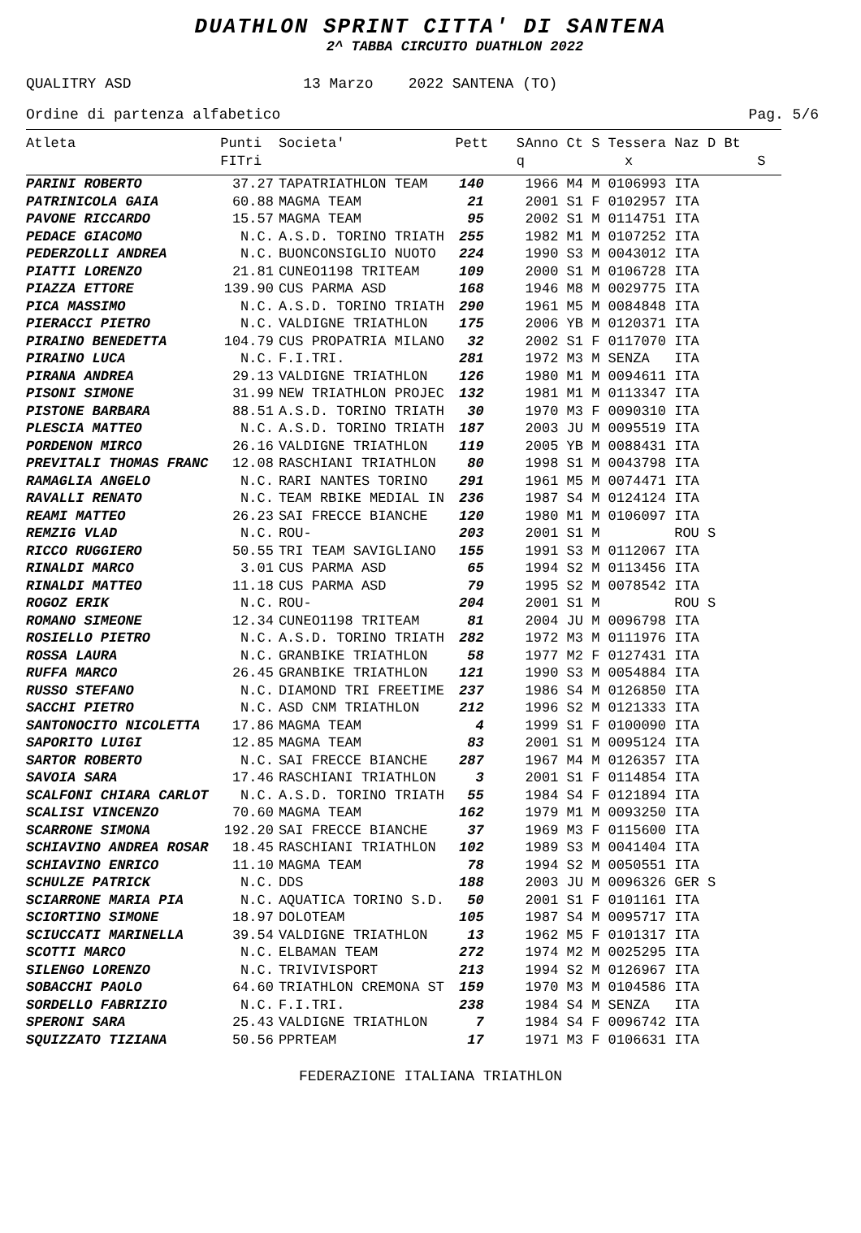DUATHLON SPRINT CITTA' DI SANTENA
2^ TABBA CIRCUITO DUATHLON 2022
QUALITRY ASD 13 Marzo 2022 SANTENA (TO)
Ordine di partenza alfabetico Pag. 5/6
| Atleta | Punti FITri | Societa' | Pett | S q | Anno Ct S Tessera Naz D Bt x S |
| --- | --- | --- | --- | --- | --- |
| PARINI ROBERTO | 37.27 | TAPATRIATHLON TEAM | 140 | | 1966 M4 M 0106993 ITA |
| PATRINICOLA GAIA | 60.88 | MAGMA TEAM | 21 | | 2001 S1 F 0102957 ITA |
| PAVONE RICCARDO | 15.57 | MAGMA TEAM | 95 | | 2002 S1 M 0114751 ITA |
| PEDACE GIACOMO | N.C. | A.S.D. TORINO TRIATH | 255 | | 1982 M1 M 0107252 ITA |
| PEDERZOLLI ANDREA | N.C. | BUONCONSIGLIO NUOTO | 224 | | 1990 S3 M 0043012 ITA |
| PIATTI LORENZO | 21.81 | CUNEO1198 TRITEAM | 109 | | 2000 S1 M 0106728 ITA |
| PIAZZA ETTORE | 139.90 | CUS PARMA ASD | 168 | | 1946 M8 M 0029775 ITA |
| PICA MASSIMO | N.C. | A.S.D. TORINO TRIATH | 290 | | 1961 M5 M 0084848 ITA |
| PIERACCI PIETRO | N.C. | VALDIGNE TRIATHLON | 175 | | 2006 YB M 0120371 ITA |
| PIRAINO BENEDETTA | 104.79 | CUS PROPATRIA MILANO | 32 | | 2002 S1 F 0117070 ITA |
| PIRAINO LUCA | N.C. | F.I.TRI. | 281 | | 1972 M3 M SENZA ITA |
| PIRANA ANDREA | 29.13 | VALDIGNE TRIATHLON | 126 | | 1980 M1 M 0094611 ITA |
| PISONI SIMONE | 31.99 | NEW TRIATHLON PROJEC | 132 | | 1981 M1 M 0113347 ITA |
| PISTONE BARBARA | 88.51 | A.S.D. TORINO TRIATH | 30 | | 1970 M3 F 0090310 ITA |
| PLESCIA MATTEO | N.C. | A.S.D. TORINO TRIATH | 187 | | 2003 JU M 0095519 ITA |
| PORDENON MIRCO | 26.16 | VALDIGNE TRIATHLON | 119 | | 2005 YB M 0088431 ITA |
| PREVITALI THOMAS FRANC | 12.08 | RASCHIANI TRIATHLON | 80 | | 1998 S1 M 0043798 ITA |
| RAMAGLIA ANGELO | N.C. | RARI NANTES TORINO | 291 | | 1961 M5 M 0074471 ITA |
| RAVALLI RENATO | N.C. | TEAM RBIKE MEDIAL IN | 236 | | 1987 S4 M 0124124 ITA |
| REAMI MATTEO | 26.23 | SAI FRECCE BIANCHE | 120 | | 1980 M1 M 0106097 ITA |
| REMZIG VLAD | N.C. | ROU- | 203 | | 2001 S1 M ROU S |
| RICCO RUGGIERO | 50.55 | TRI TEAM SAVIGLIANO | 155 | | 1991 S3 M 0112067 ITA |
| RINALDI MARCO | 3.01 | CUS PARMA ASD | 65 | | 1994 S2 M 0113456 ITA |
| RINALDI MATTEO | 11.18 | CUS PARMA ASD | 79 | | 1995 S2 M 0078542 ITA |
| ROGOZ ERIK | N.C. | ROU- | 204 | | 2001 S1 M ROU S |
| ROMANO SIMEONE | 12.34 | CUNEO1198 TRITEAM | 81 | | 2004 JU M 0096798 ITA |
| ROSIELLO PIETRO | N.C. | A.S.D. TORINO TRIATH | 282 | | 1972 M3 M 0111976 ITA |
| ROSSA LAURA | N.C. | GRANBIKE TRIATHLON | 58 | | 1977 M2 F 0127431 ITA |
| RUFFA MARCO | 26.45 | GRANBIKE TRIATHLON | 121 | | 1990 S3 M 0054884 ITA |
| RUSSO STEFANO | N.C. | DIAMOND TRI FREETIME | 237 | | 1986 S4 M 0126850 ITA |
| SACCHI PIETRO | N.C. | ASD CNM TRIATHLON | 212 | | 1996 S2 M 0121333 ITA |
| SANTONOCITO NICOLETTA | 17.86 | MAGMA TEAM | 4 | | 1999 S1 F 0100090 ITA |
| SAPORITO LUIGI | 12.85 | MAGMA TEAM | 83 | | 2001 S1 M 0095124 ITA |
| SARTOR ROBERTO | N.C. | SAI FRECCE BIANCHE | 287 | | 1967 M4 M 0126357 ITA |
| SAVOIA SARA | 17.46 | RASCHIANI TRIATHLON | 3 | | 2001 S1 F 0114854 ITA |
| SCALFONI CHIARA CARLOT | N.C. | A.S.D. TORINO TRIATH | 55 | | 1984 S4 F 0121894 ITA |
| SCALISI VINCENZO | 70.60 | MAGMA TEAM | 162 | | 1979 M1 M 0093250 ITA |
| SCARRONE SIMONA | 192.20 | SAI FRECCE BIANCHE | 37 | | 1969 M3 F 0115600 ITA |
| SCHIAVINO ANDREA ROSAR | 18.45 | RASCHIANI TRIATHLON | 102 | | 1989 S3 M 0041404 ITA |
| SCHIAVINO ENRICO | 11.10 | MAGMA TEAM | 78 | | 1994 S2 M 0050551 ITA |
| SCHULZE PATRICK | N.C. | DDS | 188 | | 2003 JU M 0096326 GER S |
| SCIARRONE MARIA PIA | N.C. | AQUATICA TORINO S.D. | 50 | | 2001 S1 F 0101161 ITA |
| SCIORTINO SIMONE | 18.97 | DOLOTEAM | 105 | | 1987 S4 M 0095717 ITA |
| SCIUCCATI MARINELLA | 39.54 | VALDIGNE TRIATHLON | 13 | | 1962 M5 F 0101317 ITA |
| SCOTTI MARCO | N.C. | ELBAMAN TEAM | 272 | | 1974 M2 M 0025295 ITA |
| SILENGO LORENZO | N.C. | TRIVIVISPORT | 213 | | 1994 S2 M 0126967 ITA |
| SOBACCHI PAOLO | 64.60 | TRIATHLON CREMONA ST | 159 | | 1970 M3 M 0104586 ITA |
| SORDELLO FABRIZIO | N.C. | F.I.TRI. | 238 | | 1984 S4 M SENZA ITA |
| SPERONI SARA | 25.43 | VALDIGNE TRIATHLON | 7 | | 1984 S4 F 0096742 ITA |
| SQUIZZATO TIZIANA | 50.56 | PPRTEAM | 17 | | 1971 M3 F 0106631 ITA |
FEDERAZIONE ITALIANA TRIATHLON